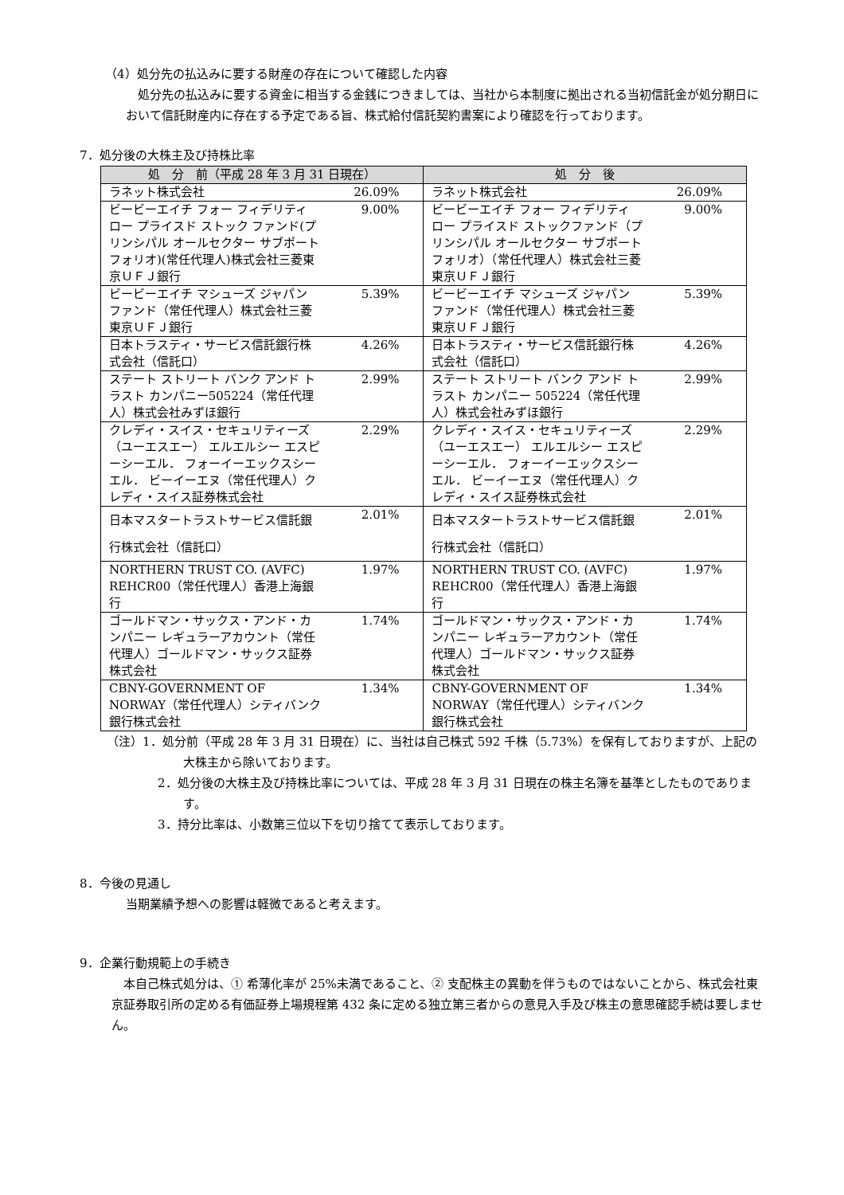（4）処分先の払込みに要する財産の存在について確認した内容
　処分先の払込みに要する資金に相当する金銭につきましては、当社から本制度に拠出される当初信託金が処分期日において信託財産内に存在する予定である旨、株式給付信託契約書案により確認を行っております。
7．処分後の大株主及び持株比率
| 処 分 前（平成 28 年 3 月 31 日現在） | | 処 分 後 | |
| --- | --- | --- | --- |
| ラネット株式会社 | 26.09% | ラネット株式会社 | 26.09% |
| ビービーエイチ フォー フィデリティ ロー プライスド ストック ファンド(プリンシパル オールセクター サブポートフォリオ)(常任代理人)株式会社三菱東京ＵＦＪ銀行 | 9.00% | ビービーエイチ フォー フィデリティ ロー プライスド ストックファンド（プリンシパル オールセクター サブポートフォリオ）（常任代理人）株式会社三菱東京ＵＦＪ銀行 | 9.00% |
| ビービーエイチ マシューズ ジャパン ファンド（常任代理人）株式会社三菱東京ＵＦＪ銀行 | 5.39% | ビービーエイチ マシューズ ジャパン ファンド（常任代理人）株式会社三菱東京ＵＦＪ銀行 | 5.39% |
| 日本トラスティ・サービス信託銀行株式会社（信託口） | 4.26% | 日本トラスティ・サービス信託銀行株式会社（信託口） | 4.26% |
| ステート ストリート バンク アンド トラスト カンパニー505224（常任代理人）株式会社みずほ銀行 | 2.99% | ステート ストリート バンク アンド トラスト カンパニー 505224（常任代理人）株式会社みずほ銀行 | 2.99% |
| クレディ・スイス・セキュリティーズ （ユーエスエー） エルエルシー エスピーシーエル． フォーイーエックスシーエル． ビーイーエヌ（常任代理人）クレディ・スイス証券株式会社 | 2.29% | クレディ・スイス・セキュリティーズ （ユーエスエー） エルエルシー エスピーシーエル． フォーイーエックスシーエル． ビーイーエヌ（常任代理人）クレディ・スイス証券株式会社 | 2.29% |
| 日本マスタートラストサービス信託銀行株式会社（信託口） | 2.01% | 日本マスタートラストサービス信託銀行株式会社（信託口） | 2.01% |
| NORTHERN TRUST CO. (AVFC) REHCR00（常任代理人）香港上海銀行 | 1.97% | NORTHERN TRUST CO. (AVFC) REHCR00（常任代理人）香港上海銀行 | 1.97% |
| ゴールドマン・サックス・アンド・カンパニー レギュラーアカウント（常任代理人）ゴールドマン・サックス証券株式会社 | 1.74% | ゴールドマン・サックス・アンド・カンパニー レギュラーアカウント（常任代理人）ゴールドマン・サックス証券株式会社 | 1.74% |
| CBNY-GOVERNMENT OF NORWAY（常任代理人）シティバンク銀行株式会社 | 1.34% | CBNY-GOVERNMENT OF NORWAY（常任代理人）シティバンク銀行株式会社 | 1.34% |
（注）1．処分前（平成 28 年 3 月 31 日現在）に、当社は自己株式 592 千株（5.73%）を保有しておりますが、上記の大株主から除いております。
2．処分後の大株主及び持株比率については、平成 28 年 3 月 31 日現在の株主名簿を基準としたものであります。
3．持分比率は、小数第三位以下を切り捨てて表示しております。
8．今後の見通し
当期業績予想への影響は軽微であると考えます。
9．企業行動規範上の手続き
　本自己株式処分は、① 希薄化率が 25%未満であること、② 支配株主の異動を伴うものではないことから、株式会社東京証券取引所の定める有価証券上場規程第 432 条に定める独立第三者からの意見入手及び株主の意思確認手続は要しません。